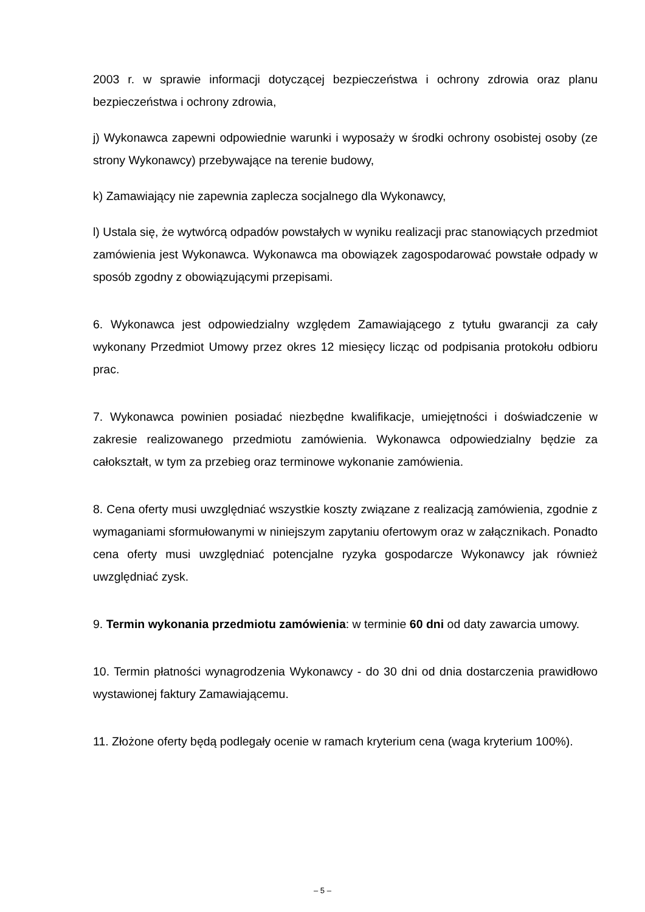2003 r. w sprawie informacji dotyczącej bezpieczeństwa i ochrony zdrowia oraz planu bezpieczeństwa i ochrony zdrowia,
j) Wykonawca zapewni odpowiednie warunki i wyposaży w środki ochrony osobistej osoby (ze strony Wykonawcy) przebywające na terenie budowy,
k) Zamawiający nie zapewnia zaplecza socjalnego dla Wykonawcy,
l) Ustala się, że wytwórcą odpadów powstałych w wyniku realizacji prac stanowiących przedmiot zamówienia jest Wykonawca. Wykonawca ma obowiązek zagospodarować powstałe odpady w sposób zgodny z obowiązującymi przepisami.
6. Wykonawca jest odpowiedzialny względem Zamawiającego z tytułu gwarancji za cały wykonany Przedmiot Umowy przez okres 12 miesięcy licząc od podpisania protokołu odbioru prac.
7. Wykonawca powinien posiadać niezbędne kwalifikacje, umiejętności i doświadczenie w zakresie realizowanego przedmiotu zamówienia. Wykonawca odpowiedzialny będzie za całokształt, w tym za przebieg oraz terminowe wykonanie zamówienia.
8. Cena oferty musi uwzględniać wszystkie koszty związane z realizacją zamówienia, zgodnie z wymaganiami sformułowanymi w niniejszym zapytaniu ofertowym oraz w załącznikach. Ponadto cena oferty musi uwzględniać potencjalne ryzyka gospodarcze Wykonawcy jak również uwzględniać zysk.
9. Termin wykonania przedmiotu zamówienia: w terminie 60 dni od daty zawarcia umowy.
10. Termin płatności wynagrodzenia Wykonawcy - do 30 dni od dnia dostarczenia prawidłowo wystawionej faktury Zamawiającemu.
11. Złożone oferty będą podlegały ocenie w ramach kryterium cena (waga kryterium 100%).
– 5 –